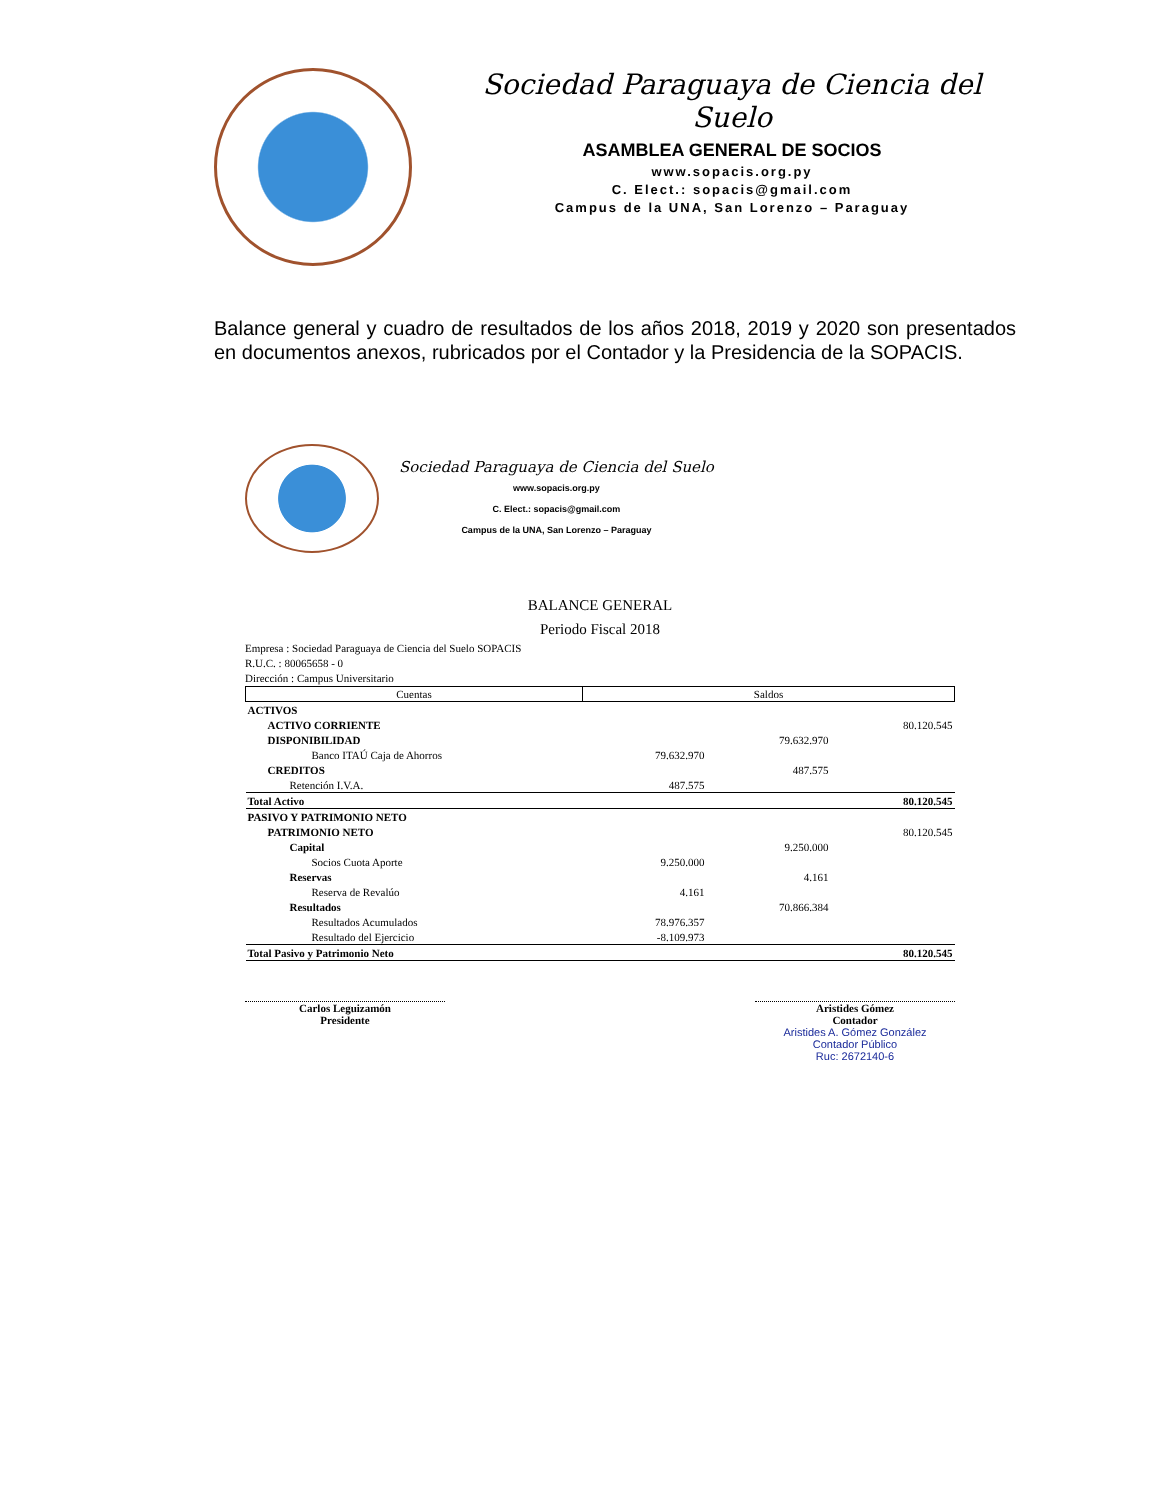Sociedad Paraguaya de Ciencia del Suelo
ASAMBLEA GENERAL DE SOCIOS
www.sopacis.org.py
C. Elect.: sopacis@gmail.com
Campus de la UNA, San Lorenzo – Paraguay
Balance general y cuadro de resultados de los años 2018, 2019 y 2020 son presentados en documentos anexos, rubricados por el Contador y la Presidencia de la SOPACIS.
Sociedad Paraguaya de Ciencia del Suelo
www.sopacis.org.py
C. Elect.: sopacis@gmail.com
Campus de la UNA, San Lorenzo – Paraguay
BALANCE GENERAL
Periodo Fiscal 2018
Empresa : Sociedad Paraguaya de Ciencia del Suelo SOPACIS
R.U.C. : 80065658 - 0
Dirección : Campus Universitario
| Cuentas | Saldos | | |
| --- | --- | --- | --- |
| ACTIVOS | | | |
| ACTIVO CORRIENTE | | | 80.120.545 |
| DISPONIBILIDAD | | 79.632.970 | |
| Banco ITAÚ Caja de Ahorros | 79.632.970 | | |
| CREDITOS | | 487.575 | |
| Retención I.V.A. | 487.575 | | |
| Total Activo | | | 80.120.545 |
| PASIVO Y PATRIMONIO NETO | | | |
| PATRIMONIO NETO | | | 80.120.545 |
| Capital | | 9.250.000 | |
| Socios Cuota Aporte | 9.250.000 | | |
| Reservas | | 4.161 | |
| Reserva de Revalúo | 4.161 | | |
| Resultados | | 70.866.384 | |
| Resultados Acumulados | 78.976.357 | | |
| Resultado del Ejercicio | -8.109.973 | | |
| Total Pasivo y Patrimonio Neto | | | 80.120.545 |
Carlos Leguizamón
Presidente
Aristides Gómez
Contador
Aristides A. Gómez González
Contador Público
Ruc: 2672140-6